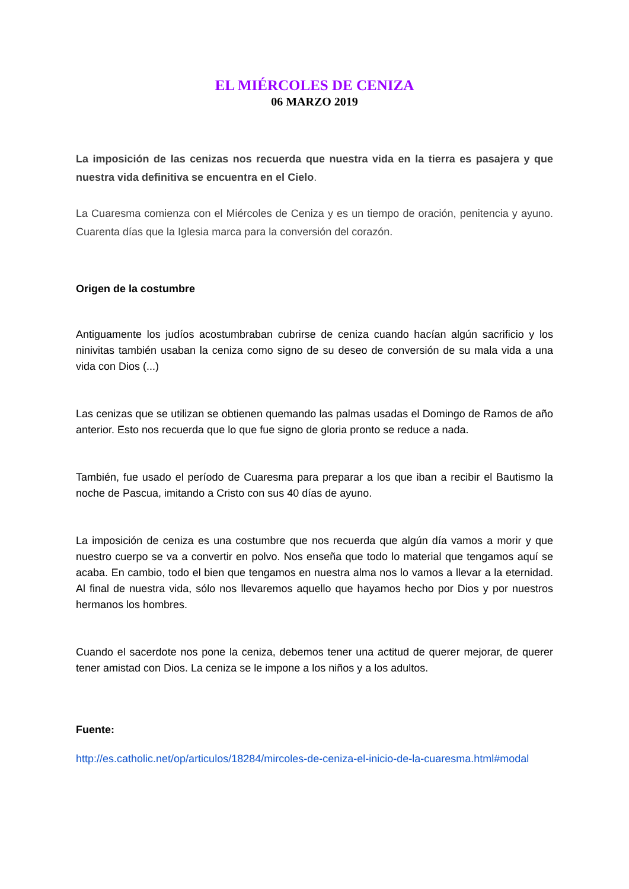EL MIÉRCOLES DE CENIZA
06 MARZO 2019
La imposición de las cenizas nos recuerda que nuestra vida en la tierra es pasajera y que nuestra vida definitiva se encuentra en el Cielo.
La Cuaresma comienza con el Miércoles de Ceniza y es un tiempo de oración, penitencia y ayuno. Cuarenta días que la Iglesia marca para la conversión del corazón.
Origen de la costumbre
Antiguamente los judíos acostumbraban cubrirse de ceniza cuando hacían algún sacrificio y los ninivitas también usaban la ceniza como signo de su deseo de conversión de su mala vida a una vida con Dios (...)
Las cenizas que se utilizan se obtienen quemando las palmas usadas el Domingo de Ramos de año anterior. Esto nos recuerda que lo que fue signo de gloria pronto se reduce a nada.
También, fue usado el período de Cuaresma para preparar a los que iban a recibir el Bautismo la noche de Pascua, imitando a Cristo con sus 40 días de ayuno.
La imposición de ceniza es una costumbre que nos recuerda que algún día vamos a morir y que nuestro cuerpo se va a convertir en polvo. Nos enseña que todo lo material que tengamos aquí se acaba. En cambio, todo el bien que tengamos en nuestra alma nos lo vamos a llevar a la eternidad. Al final de nuestra vida, sólo nos llevaremos aquello que hayamos hecho por Dios y por nuestros hermanos los hombres.
Cuando el sacerdote nos pone la ceniza, debemos tener una actitud de querer mejorar, de querer tener amistad con Dios. La ceniza se le impone a los niños y a los adultos.
Fuente:
http://es.catholic.net/op/articulos/18284/mircoles-de-ceniza-el-inicio-de-la-cuaresma.html#modal